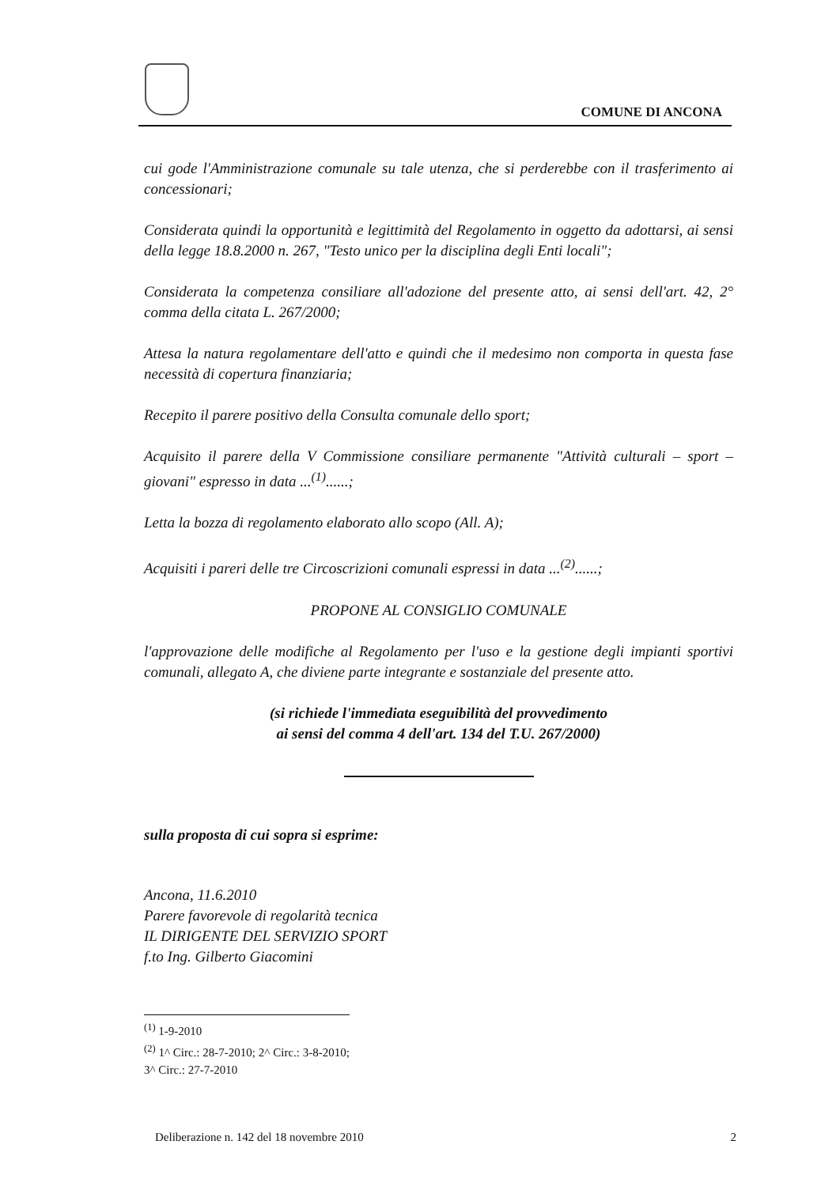COMUNE DI ANCONA
cui gode l'Amministrazione comunale su tale utenza, che si perderebbe con il trasferimento ai concessionari;
Considerata quindi la opportunità e legittimità del Regolamento in oggetto da adottarsi, ai sensi della legge 18.8.2000 n. 267, "Testo unico per la disciplina degli Enti locali";
Considerata la competenza consiliare all'adozione del presente atto, ai sensi dell'art. 42, 2° comma della citata L. 267/2000;
Attesa la natura regolamentare dell'atto e quindi che il medesimo non comporta in questa fase necessità di copertura finanziaria;
Recepito il parere positivo della Consulta comunale dello sport;
Acquisito il parere della V Commissione consiliare permanente "Attività culturali – sport – giovani" espresso in data ...<sup>(1)</sup>......;
Letta la bozza di regolamento elaborato allo scopo (All. A);
Acquisiti i pareri delle tre Circoscrizioni comunali espressi in data ...<sup>(2)</sup>......;
PROPONE AL CONSIGLIO COMUNALE
l'approvazione delle modifiche al Regolamento per l'uso e la gestione degli impianti sportivi comunali, allegato A, che diviene parte integrante e sostanziale del presente atto.
(si richiede l'immediata eseguibilità del provvedimento
ai sensi del comma 4 dell'art. 134 del T.U. 267/2000)
sulla proposta di cui sopra si esprime:
Ancona, 11.6.2010
Parere favorevole di regolarità tecnica
IL DIRIGENTE DEL SERVIZIO SPORT
f.to Ing. Gilberto Giacomini
<sup>(1)</sup> 1-9-2010
<sup>(2)</sup> 1^ Circ.: 28-7-2010; 2^ Circ.: 3-8-2010; 3^ Circ.: 27-7-2010
Deliberazione n. 142 del 18 novembre 2010 2